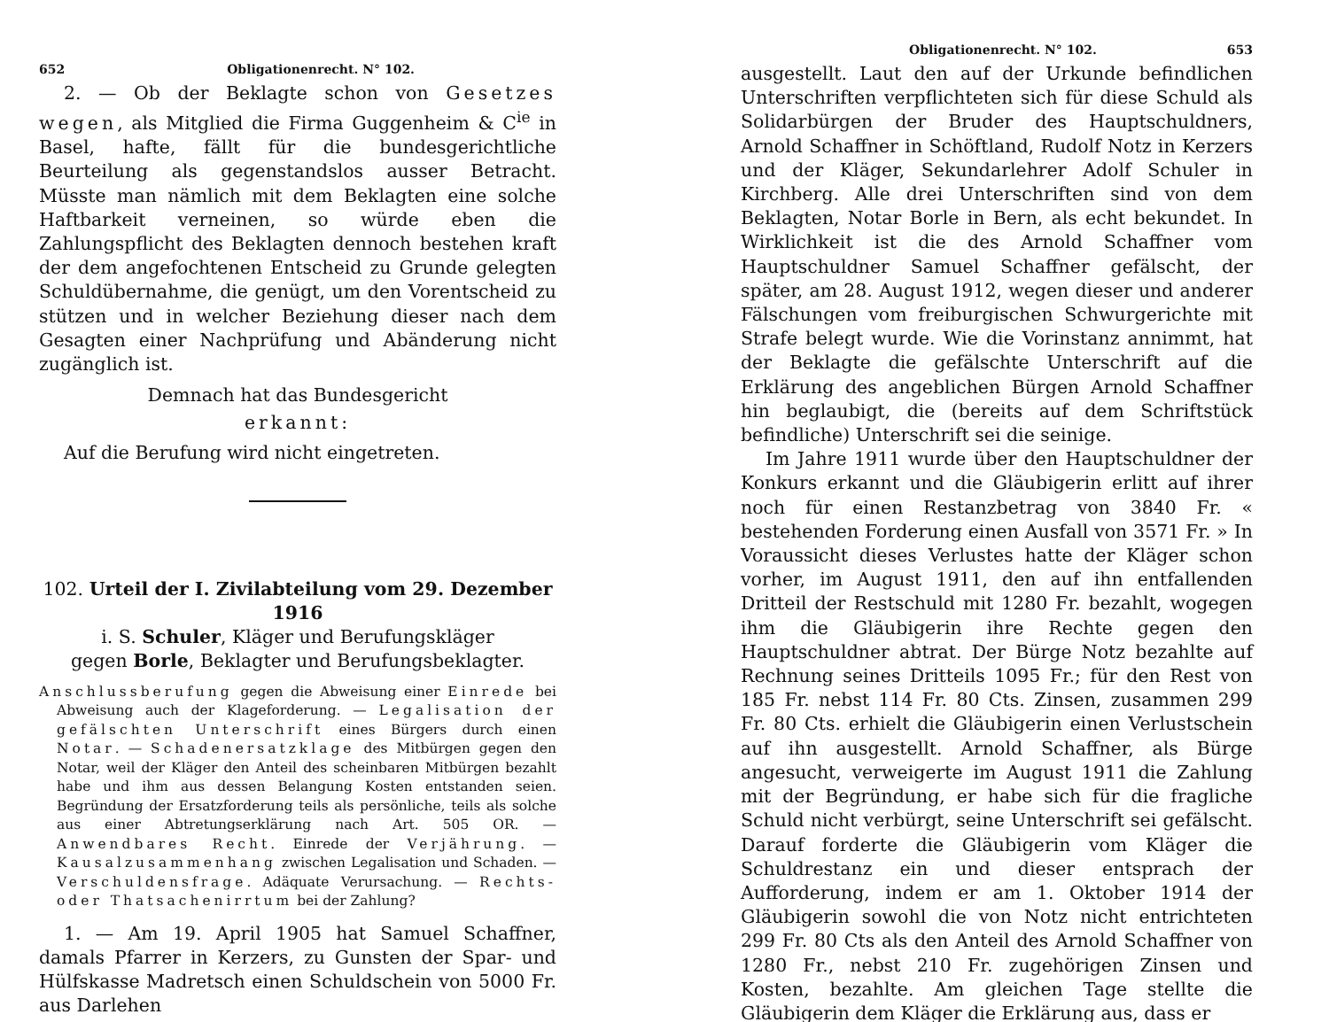652 Obligationenrecht. N° 102.
2. — Ob der Beklagte schon von Gesetzes wegen, als Mitglied die Firma Guggenheim & C<sup>ie</sup> in Basel, hafte, fällt für die bundesgerichtliche Beurteilung als gegenstandslos ausser Betracht. Müsste man nämlich mit dem Beklagten eine solche Haftbarkeit verneinen, so würde eben die Zahlungspflicht des Beklagten dennoch bestehen kraft der dem angefochtenen Entscheid zu Grunde gelegten Schuldübernahme, die genügt, um den Vorentscheid zu stützen und in welcher Beziehung dieser nach dem Gesagten einer Nachprüfung und Abänderung nicht zugänglich ist.
Demnach hat das Bundesgericht
erkannt:
Auf die Berufung wird nicht eingetreten.
102. Urteil der I. Zivilabteilung vom 29. Dezember 1916
i. S. Schuler, Kläger und Berufungskläger
gegen Borle, Beklagter und Berufungsbeklagter.
Anschlussberufung gegen die Abweisung einer Einrede bei Abweisung auch der Klageforderung. — Legalisation der gefälschten Unterschrift eines Bürgers durch einen Notar. — Schadenersatzklage des Mitbürgen gegen den Notar, weil der Kläger den Anteil des scheinbaren Mitbürgen bezahlt habe und ihm aus dessen Belangung Kosten entstanden seien. Begründung der Ersatzforderung teils als persönliche, teils als solche aus einer Abtretungserklärung nach Art. 505 OR. — Anwendbares Recht. Einrede der Verjährung. — Kausalzusammenhang zwischen Legalisation und Schaden. — Verschuldensfrage. Adäquate Verursachung. — Rechts- oder Thatsachenirrtum bei der Zahlung?
1. — Am 19. April 1905 hat Samuel Schaffner, damals Pfarrer in Kerzers, zu Gunsten der Spar- und Hülfskasse Madretsch einen Schuldschein von 5000 Fr. aus Darlehen
Obligationenrecht. N° 102. 653
ausgestellt. Laut den auf der Urkunde befindlichen Unterschriften verpflichteten sich für diese Schuld als Solidarbürgen der Bruder des Hauptschuldners, Arnold Schaffner in Schöftland, Rudolf Notz in Kerzers und der Kläger, Sekundarlehrer Adolf Schuler in Kirchberg. Alle drei Unterschriften sind von dem Beklagten, Notar Borle in Bern, als echt bekundet. In Wirklichkeit ist die des Arnold Schaffner vom Hauptschuldner Samuel Schaffner gefälscht, der später, am 28. August 1912, wegen dieser und anderer Fälschungen vom freiburgischen Schwurgerichte mit Strafe belegt wurde. Wie die Vorinstanz annimmt, hat der Beklagte die gefälschte Unterschrift auf die Erklärung des angeblichen Bürgen Arnold Schaffner hin beglaubigt, die (bereits auf dem Schriftstück befindliche) Unterschrift sei die seinige.
Im Jahre 1911 wurde über den Hauptschuldner der Konkurs erkannt und die Gläubigerin erlitt auf ihrer noch für einen Restanzbetrag von 3840 Fr. « bestehenden Forderung einen Ausfall von 3571 Fr. » In Voraussicht dieses Verlustes hatte der Kläger schon vorher, im August 1911, den auf ihn entfallenden Dritteil der Restschuld mit 1280 Fr. bezahlt, wogegen ihm die Gläubigerin ihre Rechte gegen den Hauptschuldner abtrat. Der Bürge Notz bezahlte auf Rechnung seines Dritteils 1095 Fr.; für den Rest von 185 Fr. nebst 114 Fr. 80 Cts. Zinsen, zusammen 299 Fr. 80 Cts. erhielt die Gläubigerin einen Verlustschein auf ihn ausgestellt. Arnold Schaffner, als Bürge angesucht, verweigerte im August 1911 die Zahlung mit der Begründung, er habe sich für die fragliche Schuld nicht verbürgt, seine Unterschrift sei gefälscht. Darauf forderte die Gläubigerin vom Kläger die Schuldrestanz ein und dieser entsprach der Aufforderung, indem er am 1. Oktober 1914 der Gläubigerin sowohl die von Notz nicht entrichteten 299 Fr. 80 Cts als den Anteil des Arnold Schaffner von 1280 Fr., nebst 210 Fr. zugehörigen Zinsen und Kosten, bezahlte. Am gleichen Tage stellte die Gläubigerin dem Kläger die Erklärung aus, dass er